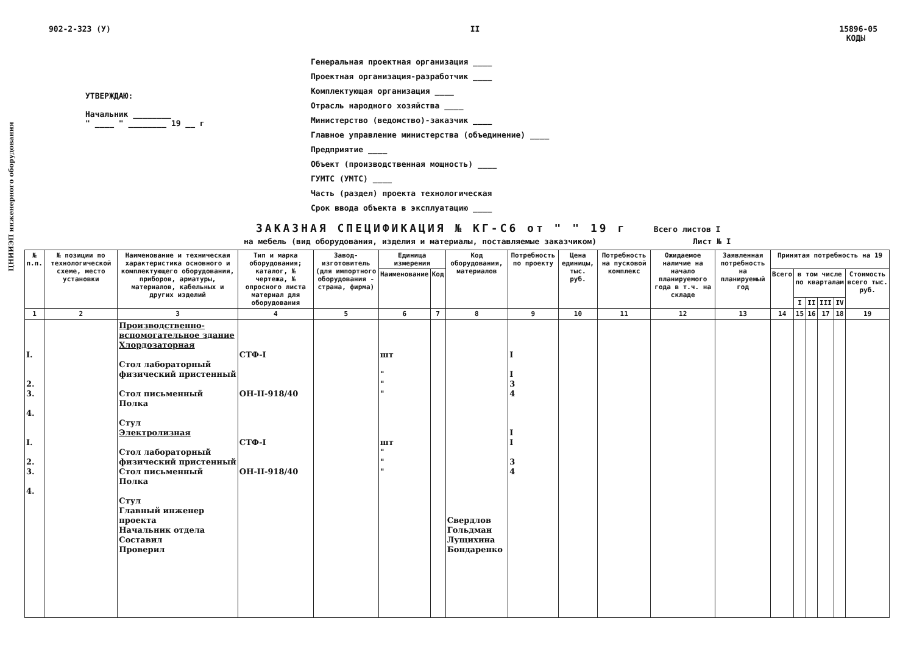ЦНИИЭП инженерного оборудования
902-2-323 (У) II 15896-05
КОДЫ
УТВЕРЖДАЮ:
Начальник ________
" ____ " ________ 19 __ г
Генеральная проектная организация ____
Проектная организация-разработчик ____
Комплектующая организация ____
Отрасль народного хозяйства ____
Министерство (ведомство)-заказчик ____
Главное управление министерства (объединение) ____
Предприятие ____
Объект (производственная мощность) ____
ГУМТС (УМТС) ____
Часть (раздел) проекта технологическая
Срок ввода объекта в эксплуатацию ____
ЗАКАЗНАЯ СПЕЦИФИКАЦИЯ № КГ-С6 от " " 19 г Всего листов I
на мебель (вид оборудования, изделия и материалы, поставляемые заказчиком) Лист № I
| № п.п. | № позиции по технологической схеме, место установки | Наименование и техническая характеристика основного и комплектующего оборудования, приборов, арматуры, материалов, кабельных и других изделий | Тип и марка оборудования; каталог, № чертежа, № опросного листа материал для оборудования | Завод-изготовитель (для импортного оборудования - страна, фирма) | Единица измерения | | Код оборудования, материалов | Потребность по проекту | Цена единицы, тыс. руб. | Потребность на пусковой комплекс | Ожидаемое наличие на начало планируемого года в т.ч. на складе | Заявленная потребность на планируемый год | Принятая потребность на 19 | | | | | |
| --- | --- | --- | --- | --- | --- | --- | --- | --- | --- | --- | --- | --- | --- | --- | --- | --- | --- | --- |
| | | | | | Наименование | Код | | | | | | | Всего | в том числе по кварталам | | | | Стоимость всего тыс. руб. |
| | | | | | | | | | | | | | | I | II | III | IV | |
| 1 | 2 | 3 | 4 | 5 | 6 | 7 | 8 | 9 | 10 | 11 | 12 | 13 | 14 | 15 | 16 | 17 | 18 | 19 |
| I. 2. 3. 4. I. 2. 3. 4. | | Производственно-вспомогательное здание Хлордозаторная Стол лабораторный физический пристенный Стол письменный Полка Стул Электролизная Стол лабораторный физический пристенный Стол письменный Полка Стул Главный инженер проекта Начальник отдела Составил Проверил | СТФ-I ОН-II-918/40 СТФ-I ОН-II-918/40 | | шт " " " шт " " " | | Свердлов Гольдман Лущихина Бондаренко | I I 3 4 I I 3 4 | | | | | | | | | | |